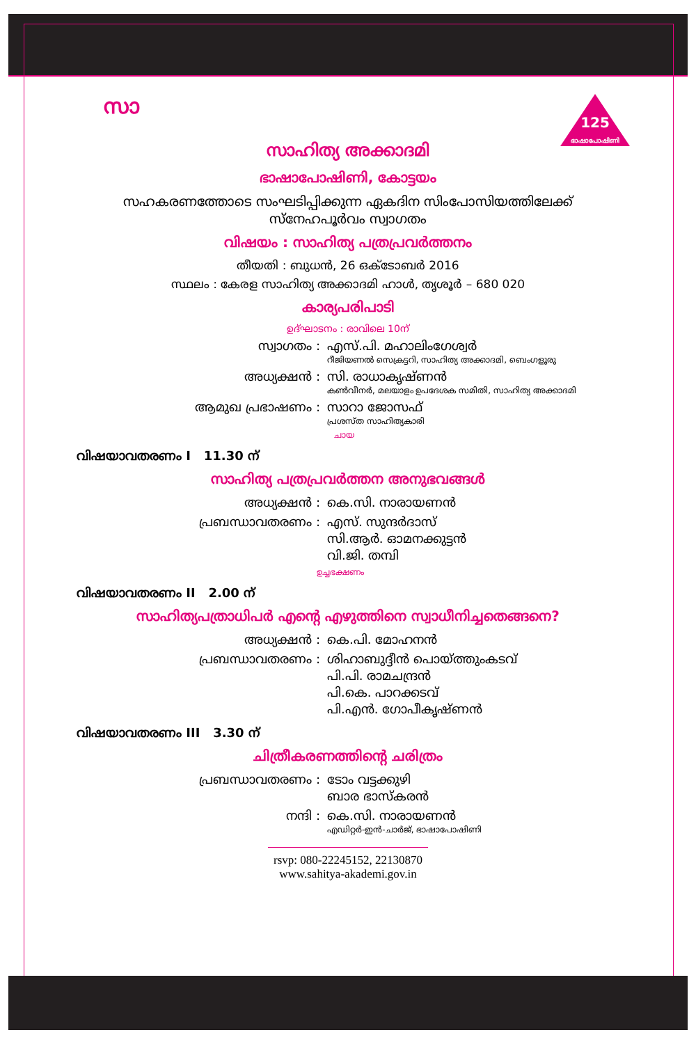സാ
125
ഭാഷാപോഷിണി
സാഹിത്യ അക്കാദമി
ഭാഷാപോഷിണി, കോട്ടയം
സഹകരണത്തോടെ സംഘടിപ്പിക്കുന്ന ഏകദിന സിംപോസിയത്തിലേക്ക്
സ്നേഹപൂർവം സ്വാഗതം
വിഷയം : സാഹിത്യ പത്രപ്രവർത്തനം
തീയതി : ബുധൻ, 26 ഒക്ടോബർ 2016
സ്ഥലം : കേരള സാഹിത്യ അക്കാദമി ഹാൾ, തൃശൂർ – 680 020
കാര്യപരിപാടി
ഉദ്ഘാടനം : രാവിലെ 10ന്
സ്വാഗതം : എസ്.പി. മഹാലിംഗേശ്വർ
റീജിയണൽ സെക്രട്ടറി, സാഹിത്യ അക്കാദമി, ബെംഗളൂരു
അധ്യക്ഷൻ : സി. രാധാകൃഷ്ണൻ
കൺവീനർ, മലയാളം ഉപദേശക സമിതി, സാഹിത്യ അക്കാദമി
ആമുഖ പ്രഭാഷണം : സാറാ ജോസഫ്
പ്രശസ്ത സാഹിത്യകാരി
ചായ
വിഷയാവതരണം I 11.30 ന്
സാഹിത്യ പത്രപ്രവർത്തന അനുഭവങ്ങൾ
അധ്യക്ഷൻ : കെ.സി. നാരായണൻ
പ്രബന്ധാവതരണം : എസ്. സുന്ദർദാസ്
സി.ആർ. ഓമനക്കുട്ടൻ
വി.ജി. തമ്പി
ഉച്ചഭക്ഷണം
വിഷയാവതരണം II 2.00 ന്
സാഹിത്യപത്രാധിപർ എന്റെ എഴുത്തിനെ സ്വാധീനിച്ചതെങ്ങനെ?
അധ്യക്ഷൻ : കെ.പി. മോഹനൻ
പ്രബന്ധാവതരണം : ശിഹാബുദ്ദീൻ പൊയ്ത്തുംകടവ്
പി.പി. രാമചന്ദ്രൻ
പി.കെ. പാറക്കടവ്
പി.എൻ. ഗോപീകൃഷ്ണൻ
വിഷയാവതരണം III 3.30 ന്
ചിത്രീകരണത്തിന്റെ ചരിത്രം
പ്രബന്ധാവതരണം : ടോം വട്ടക്കുഴി
ബാര ഭാസ്കരൻ
നന്ദി : കെ.സി. നാരായണൻ
എഡിറ്റർ-ഇൻ-ചാർജ്, ഭാഷാപോഷിണി
rsvp: 080-22245152, 22130870
www.sahitya-akademi.gov.in